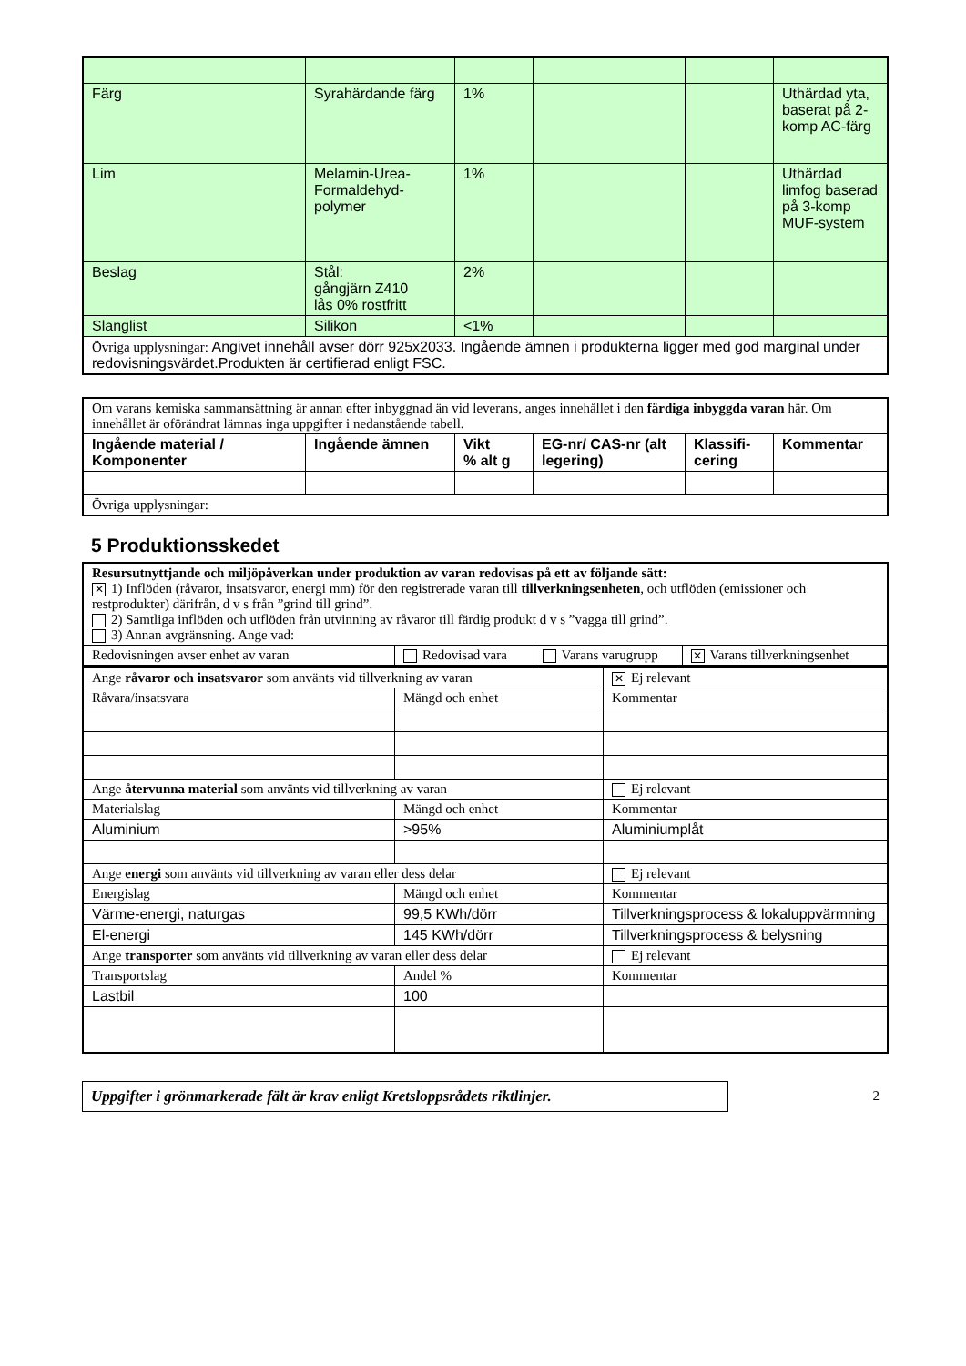| Färg | Syrahärdande färg | 1% | | | Uthärdad yta, baserat på 2-komp AC-färg |
| Lim | Melamin-Urea-Formaldehyd-polymer | 1% | | | Uthärdad limfog baserad på 3-komp MUF-system |
| Beslag | Stål: gångjärn Z410 lås 0% rostfritt | 2% | | | |
| Slanglist | Silikon | <1% | | | |
| Övriga upplysningar: Angivet innehåll avser dörr 925x2033. Ingående ämnen i produkterna ligger med god marginal under redovisningsvärdet.Produkten är certifierad enligt FSC. | | | | | |
| Om varans kemiska sammansättning är annan efter inbyggnad än vid leverans, anges innehållet i den färdiga inbyggda varan här. Om innehållet är oförändrat lämnas inga uppgifter i nedanstående tabell. | | | | | |
| Ingående material / Komponenter | Ingående ämnen | Vikt % alt g | EG-nr/ CAS-nr (alt legering) | Klassifi-cering | Kommentar |
| Övriga upplysningar: | | | | | |
5 Produktionsskedet
| Resursutnyttjande och miljöpåverkan under produktion av varan redovisas på ett av följande sätt: ✕ 1) Inflöden (råvaror, insatsvaror, energi mm) för den registrerade varan till tillverkningsenheten , och utflöden (emissioner och restprodukter) därifrån, d v s från ”grind till grind”. 2) Samtliga inflöden och utflöden från utvinning av råvaror till färdig produkt d v s ”vagga till grind”. 3) Annan avgränsning. Ange vad: | | | |
| Redovisningen avser enhet av varan | Redovisad vara | Varans varugrupp | ✕ Varans tillverkningsenhet |
| Ange råvaror och insatsvaror som använts vid tillverkning av varan | | ✕ Ej relevant |
| Råvara/insatsvara | Mängd och enhet | Kommentar |
| Ange återvunna material som använts vid tillverkning av varan | | Ej relevant |
| Materialslag | Mängd och enhet | Kommentar |
| Aluminium | >95% | Aluminiumplåt |
| Ange energi som använts vid tillverkning av varan eller dess delar | | Ej relevant |
| Energislag | Mängd och enhet | Kommentar |
| Värme-energi, naturgas | 99,5 KWh/dörr | Tillverkningsprocess & lokaluppvärmning |
| El-energi | 145 KWh/dörr | Tillverkningsprocess & belysning |
| Ange transporter som använts vid tillverkning av varan eller dess delar | | Ej relevant |
| Transportslag | Andel % | Kommentar |
| Lastbil | 100 | |
Uppgifter i grönmarkerade fält är krav enligt Kretsloppsrådets riktlinjer.
2